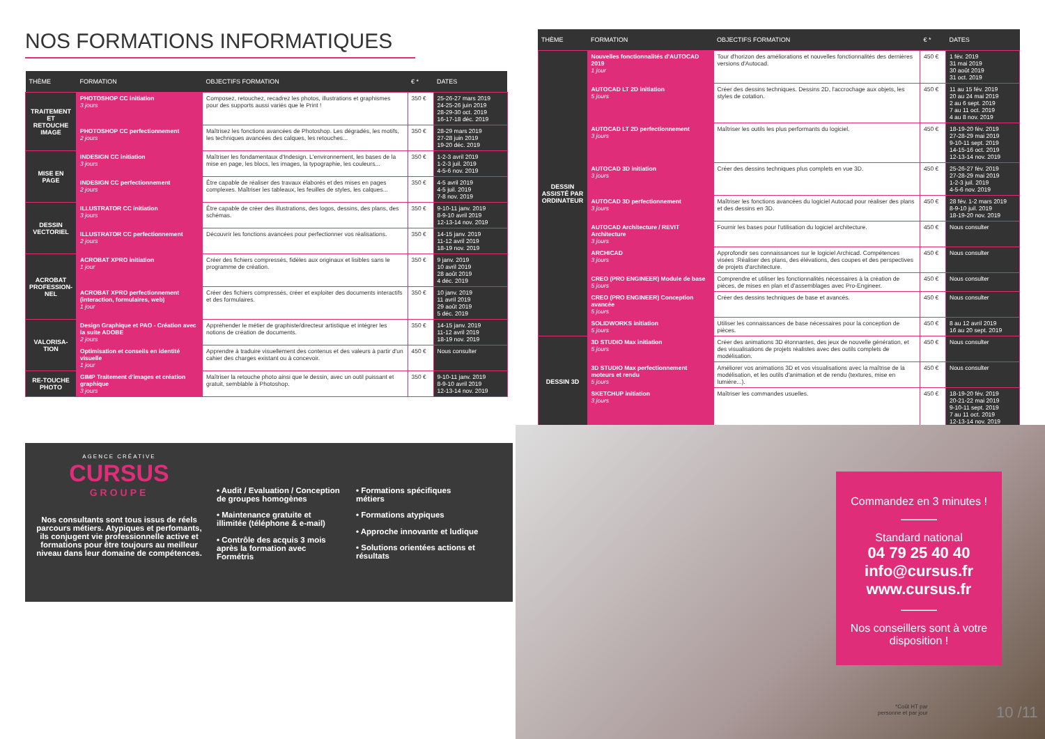NOS FORMATIONS INFORMATIQUES
| THÈME | FORMATION | OBJECTIFS FORMATION | € * | DATES |
| --- | --- | --- | --- | --- |
| TRAITEMENT ET RETOUCHE IMAGE | PHOTOSHOP CC initiation 3 jours | Composez, retouchez, recadrez les photos, illustrations et graphismes pour des supports aussi variés que le Print ! | 350 € | 25-26-27 mars 2019 24-25-26 juin 2019 28-29-30 oct. 2019 16-17-18 déc. 2019 |
| | PHOTOSHOP CC perfectionnement 2 jours | Maîtrisez les fonctions avancées de Photoshop. Les dégradés, les motifs, les techniques avancées des calques, les retouches... | 350 € | 28-29 mars 2019 27-28 juin 2019 19-20 déc. 2019 |
| MISE EN PAGE | INDESIGN CC initiation 3 jours | Maîtriser les fondamentaux d'Indesign. L'environnement, les bases de la mise en page, les blocs, les images, la typographie, les couleurs... | 350 € | 1-2-3 avril 2019 1-2-3 juil. 2019 4-5-6 nov. 2019 |
| | INDESIGN CC perfectionnement 2 jours | Être capable de réaliser des travaux élaborés et des mises en pages complexes. Maîtriser les tableaux, les feuilles de styles, les calques... | 350 € | 4-5 avril 2019 4-5 juil. 2019 7-8 nov. 2019 |
| DESSIN VECTORIEL | ILLUSTRATOR CC initiation 3 jours | Être capable de créer des illustrations, des logos, dessins, des plans, des schémas. | 350 € | 9-10-11 janv. 2019 8-9-10 avril 2019 12-13-14 nov. 2019 |
| | ILLUSTRATOR CC perfectionnement 2 jours | Découvrir les fonctions avancées pour perfectionner vos réalisations. | 350 € | 14-15 janv. 2019 11-12 avril 2019 18-19 nov. 2019 |
| ACROBAT PROFESSION-NEL | ACROBAT XPRO initiation 1 jour | Créer des fichiers compressés, fidèles aux originaux et lisibles sans le programme de création. | 350 € | 9 janv. 2019 10 avril 2019 28 août 2019 4 déc. 2019 |
| | ACROBAT XPRO perfectionnement (interaction, formulaires, web) 1 jour | Créer des fichiers compressés, créer et exploiter des documents interactifs et des formulaires. | 350 € | 10 janv. 2019 11 avril 2019 29 août 2019 5 déc. 2019 |
| VALORISA-TION | Design Graphique et PAO - Création avec la suite ADOBE 2 jours | Appréhender le métier de graphiste/directeur artistique et intégrer les notions de création de documents. | 350 € | 14-15 janv. 2019 11-12 avril 2019 18-19 nov. 2019 |
| | Optimisation et conseils en identité visuelle 1 jour | Apprendre à traduire visuellement des contenus et des valeurs à partir d'un cahier des charges existant ou à concevoir. | 450 € | Nous consulter |
| RE-TOUCHE PHOTO | GIMP Traitement d'images et création graphique 3 jours | Maîtriser la retouche photo ainsi que le dessin, avec un outil puissant et gratuit, semblable à Photoshop. | 350 € | 9-10-11 janv. 2019 8-9-10 avril 2019 12-13-14 nov. 2019 |
| THÈME | FORMATION | OBJECTIFS FORMATION | € * | DATES |
| --- | --- | --- | --- | --- |
| DESSIN ASSISTÉ PAR ORDINATEUR | Nouvelles fonctionnalités d'AUTOCAD 2019 1 jour | Tour d'horizon des améliorations et nouvelles fonctionnalités des dernières versions d'Autocad. | 450 € | 1 fév. 2019 31 mai 2019 30 août 2019 31 oct. 2019 |
| | AUTOCAD LT 2D initiation 5 jours | Créer des dessins techniques. Dessins 2D, l'accrochage aux objets, les styles de cotation. | 450 € | 11 au 15 fév. 2019 20 au 24 mai 2019 2 au 6 sept. 2019 7 au 11 oct. 2019 4 au 8 nov. 2019 |
| | AUTOCAD LT 2D perfectionnement 3 jours | Maîtriser les outils les plus performants du logiciel. | 450 € | 18-19-20 fév. 2019 27-28-29 mai 2019 9-10-11 sept. 2019 14-15-16 oct. 2019 12-13-14 nov. 2019 |
| | AUTOCAD 3D initiation 3 jours | Créer des dessins techniques plus complets en vue 3D. | 450 € | 25-26-27 fév. 2019 27-28-29 mai 2019 1-2-3 juil. 2019 4-5-6 nov. 2019 |
| | AUTOCAD 3D perfectionnement 3 jours | Maîtriser les fonctions avancées du logiciel Autocad pour réaliser des plans et des dessins en 3D. | 450 € | 28 fév. 1-2 mars 2019 8-9-10 juil. 2019 18-19-20 nov. 2019 |
| | AUTOCAD Architecture / REVIT Architecture 3 jours | Fournir les bases pour l'utilisation du logiciel architecture. | 450 € | Nous consulter |
| | ARCHICAD 3 jours | Approfondir ses connaissances sur le logiciel Archicad. Compétences visées :Réaliser des plans, des élévations, des coupes et des perspectives de projets d'architecture. | 450 € | Nous consulter |
| | CREO (PRO ENGINEER) Module de base 5 jours | Comprendre et utiliser les fonctionnalités nécessaires à la création de pièces, de mises en plan et d'assemblages avec Pro-Engineer. | 450 € | Nous consulter |
| | CREO (PRO ENGINEER) Conception avancée 5 jours | Créer des dessins techniques de base et avancés. | 450 € | Nous consulter |
| | SOLIDWORKS initiation 5 jours | Utiliser les connaissances de base nécessaires pour la conception de pièces. | 450 € | 8 au 12 avril 2019 16 au 20 sept. 2019 |
| DESSIN 3D | 3D STUDIO Max initiation 5 jours | Créer des animations 3D étonnantes, des jeux de nouvelle génération, et des visualisations de projets réalistes avec des outils complets de modélisation. | 450 € | Nous consulter |
| | 3D STUDIO Max perfectionnement moteurs et rendu 5 jours | Améliorer vos animations 3D et vos visualisations avec la maîtrise de la modélisation, et les outils d'animation et de rendu (textures, mise en lumière...). | 450 € | Nous consulter |
| | SKETCHUP initiation 3 jours | Maîtriser les commandes usuelles. | 450 € | 18-19-20 fév. 2019 20-21-22 mai 2019 9-10-11 sept. 2019 7 au 11 oct. 2019 12-13-14 nov. 2019 |
AGENCE CRÉATIVE
CURSUS
GROUPE
Nos consultants sont tous issus de réels parcours métiers. Atypiques et perfomants, ils conjugent vie professionnelle active et formations pour être toujours au meilleur niveau dans leur domaine de compétences.
• Audit / Evaluation / Conception de groupes homogènes
• Maintenance gratuite et illimitée (téléphone & e-mail)
• Contrôle des acquis 3 mois après la formation avec Formétris
• Formations spécifiques métiers
• Formations atypiques
• Approche innovante et ludique
• Solutions orientées actions et résultats
Commandez en 3 minutes !
Standard national
04 79 25 40 40
info@cursus.fr
www.cursus.fr
Nos conseillers sont à votre disposition !
*Coût HT par
personne et par jour
10 /11